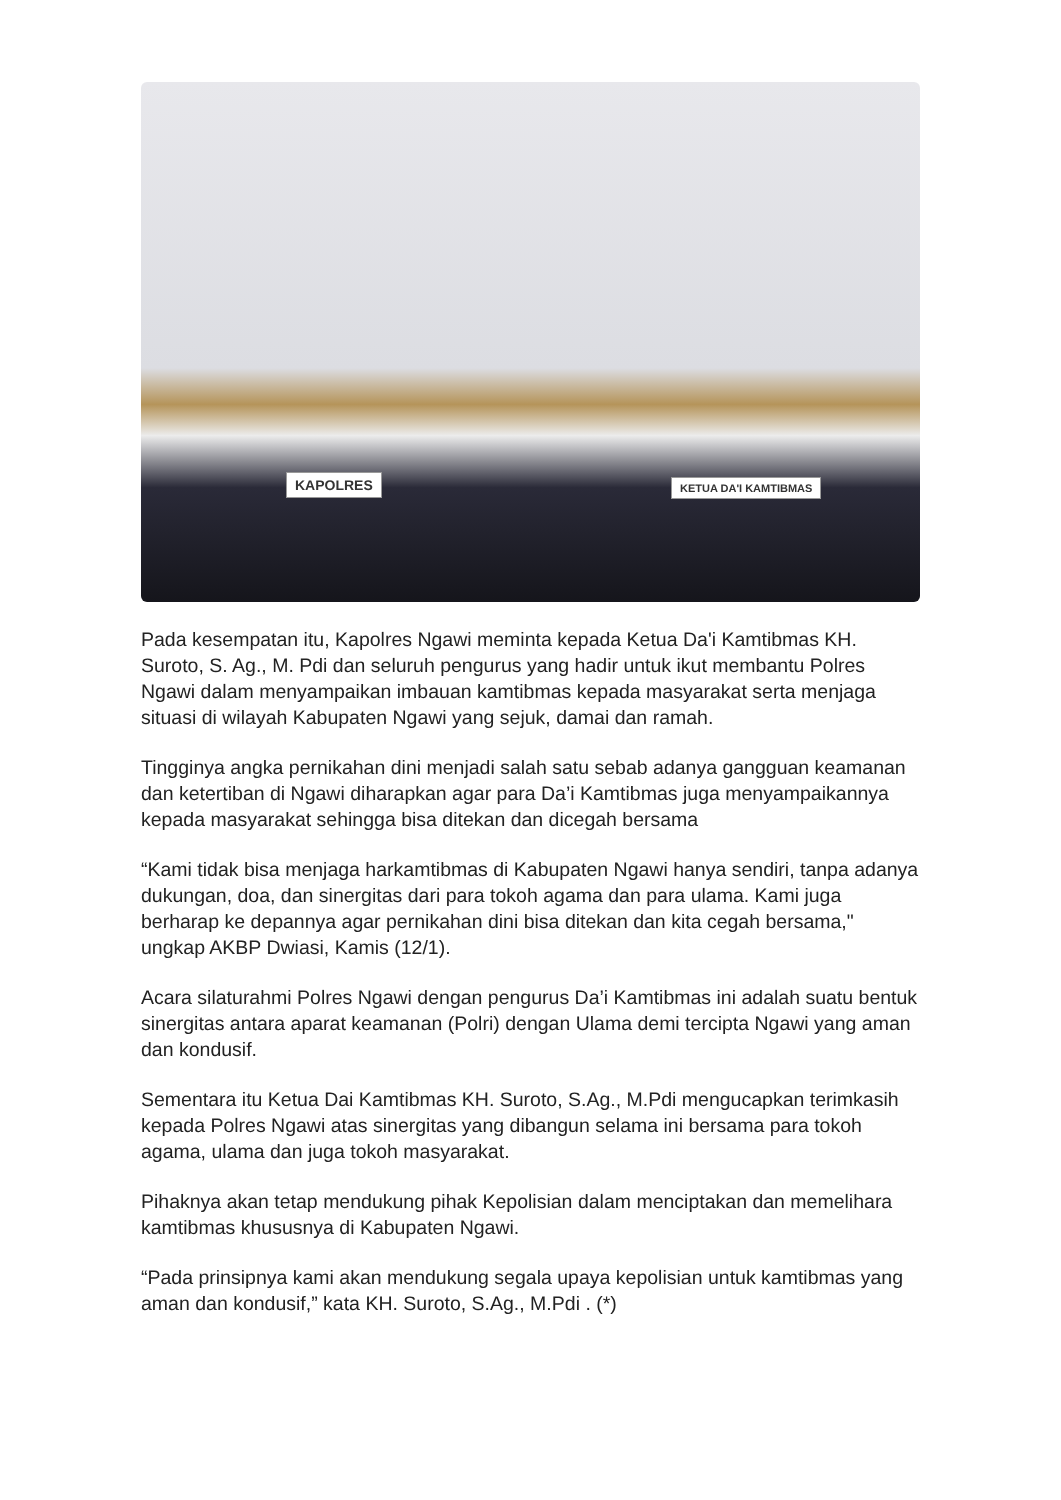KAPOLRES KETUA DA'I KAMTIBMAS
Pada kesempatan itu, Kapolres Ngawi meminta kepada Ketua Da'i Kamtibmas KH. Suroto, S. Ag., M. Pdi dan seluruh pengurus yang hadir untuk ikut membantu Polres Ngawi dalam menyampaikan imbauan kamtibmas kepada masyarakat serta menjaga situasi di wilayah Kabupaten Ngawi yang sejuk, damai dan ramah.
Tingginya angka pernikahan dini menjadi salah satu sebab adanya gangguan keamanan dan ketertiban di Ngawi diharapkan agar para Da’i Kamtibmas juga menyampaikannya kepada masyarakat sehingga bisa ditekan dan dicegah bersama
“Kami tidak bisa menjaga harkamtibmas di Kabupaten Ngawi hanya sendiri, tanpa adanya dukungan, doa, dan sinergitas dari para tokoh agama dan para ulama. Kami juga berharap ke depannya agar pernikahan dini bisa ditekan dan kita cegah bersama," ungkap AKBP Dwiasi, Kamis (12/1).
Acara silaturahmi Polres Ngawi dengan pengurus Da’i Kamtibmas ini adalah suatu bentuk sinergitas antara aparat keamanan (Polri) dengan Ulama demi tercipta Ngawi yang aman dan kondusif.
Sementara itu Ketua Dai Kamtibmas KH. Suroto, S.Ag., M.Pdi mengucapkan terimkasih kepada Polres Ngawi atas sinergitas yang dibangun selama ini bersama para tokoh agama, ulama dan juga tokoh masyarakat.
Pihaknya akan tetap mendukung pihak Kepolisian dalam menciptakan dan memelihara kamtibmas khususnya di Kabupaten Ngawi.
“Pada prinsipnya kami akan mendukung segala upaya kepolisian untuk kamtibmas yang aman dan kondusif,” kata KH. Suroto, S.Ag., M.Pdi . (*)